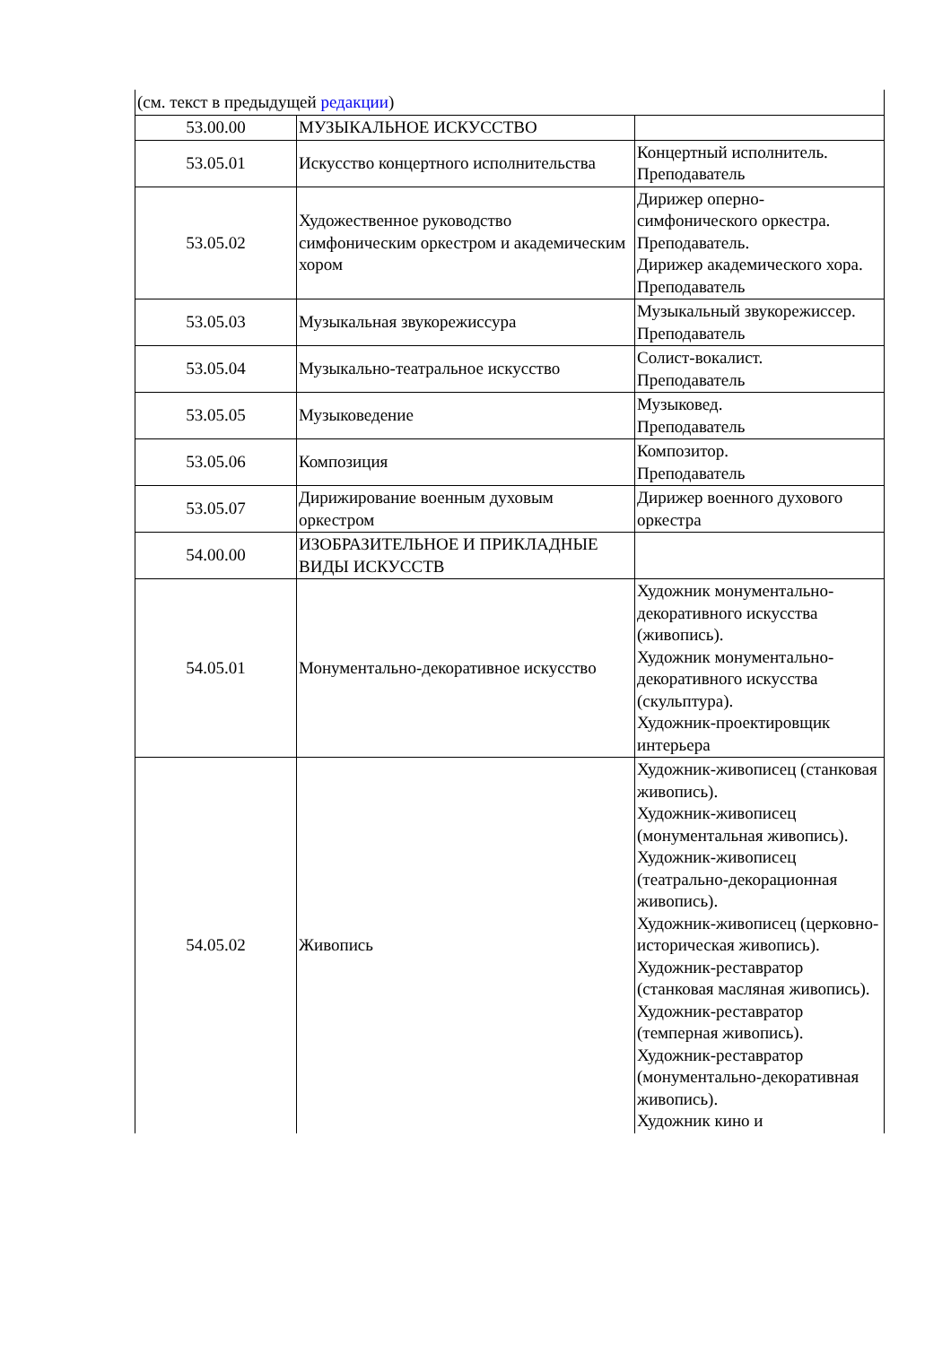(см. текст в предыдущей редакции)
| 53.00.00 | МУЗЫКАЛЬНОЕ ИСКУССТВО | |
| 53.05.01 | Искусство концертного исполнительства | Концертный исполнитель. Преподаватель |
| 53.05.02 | Художественное руководство симфоническим оркестром и академическим хором | Дирижер оперно-симфонического оркестра. Преподаватель. Дирижер академического хора. Преподаватель |
| 53.05.03 | Музыкальная звукорежиссура | Музыкальный звукорежиссер. Преподаватель |
| 53.05.04 | Музыкально-театральное искусство | Солист-вокалист. Преподаватель |
| 53.05.05 | Музыковедение | Музыковед. Преподаватель |
| 53.05.06 | Композиция | Композитор. Преподаватель |
| 53.05.07 | Дирижирование военным духовым оркестром | Дирижер военного духового оркестра |
| 54.00.00 | ИЗОБРАЗИТЕЛЬНОЕ И ПРИКЛАДНЫЕ ВИДЫ ИСКУССТВ | |
| 54.05.01 | Монументально-декоративное искусство | Художник монументально-декоративного искусства (живопись). Художник монументально-декоративного искусства (скульптура). Художник-проектировщик интерьера |
| 54.05.02 | Живопись | Художник-живописец (станковая живопись). Художник-живописец (монументальная живопись). Художник-живописец (театрально-декорационная живопись). Художник-живописец (церковно-историческая живопись). Художник-реставратор (станковая масляная живопись). Художник-реставратор (темперная живопись). Художник-реставратор (монументально-декоративная живопись). Художник кино и |